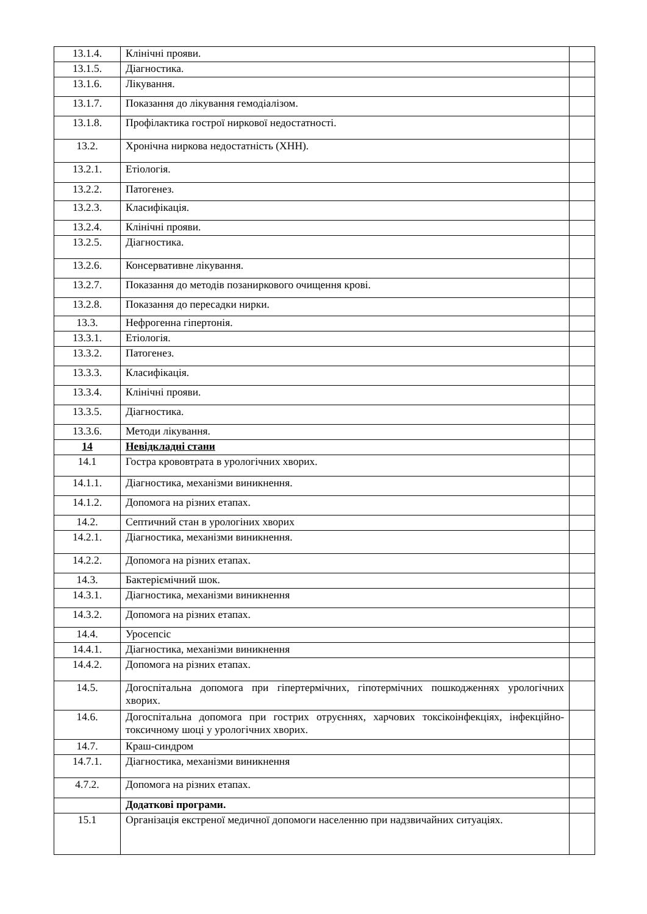| 13.1.4. | Клінічні прояви. | |
| 13.1.5. | Діагностика. | |
| 13.1.6. | Лікування. | |
| 13.1.7. | Показання до лікування гемодіалізом. | |
| 13.1.8. | Профілактика гострої ниркової недостатності. | |
| 13.2. | Хронічна ниркова недостатність (ХНН). | |
| 13.2.1. | Етіологія. | |
| 13.2.2. | Патогенез. | |
| 13.2.3. | Класифікація. | |
| 13.2.4. | Клінічні прояви. | |
| 13.2.5. | Діагностика. | |
| 13.2.6. | Консервативне лікування. | |
| 13.2.7. | Показання до методів позаниркового очищення крові. | |
| 13.2.8. | Показання до пересадки нирки. | |
| 13.3. | Нефрогенна гіпертонія. | |
| 13.3.1. | Етіологія. | |
| 13.3.2. | Патогенез. | |
| 13.3.3. | Класифікація. | |
| 13.3.4. | Клінічні прояви. | |
| 13.3.5. | Діагностика. | |
| 13.3.6. | Методи лікування. | |
| 14 | Невідкладні стани | |
| 14.1 | Гостра крововтрата в урологічних хворих. | |
| 14.1.1. | Діагностика, механізми виникнення. | |
| 14.1.2. | Допомога на різних етапах. | |
| 14.2. | Септичний стан в урологіних хворих | |
| 14.2.1. | Діагностика, механізми виникнення. | |
| 14.2.2. | Допомога на різних етапах. | |
| 14.3. | Бактеріємічний шок. | |
| 14.3.1. | Діагностика, механізми виникнення | |
| 14.3.2. | Допомога на різних етапах. | |
| 14.4. | Уросепсіс | |
| 14.4.1. | Діагностика, механізми виникнення | |
| 14.4.2. | Допомога на різних етапах. | |
| 14.5. | Догоспітальна допомога при гіпертермічних, гіпотермічних пошкодженнях урологічних хворих. | |
| 14.6. | Догоспітальна допомога при гострих отруєннях, харчових токсікоінфекціях, інфекційно-токсичному шоці у урологічних хворих. | |
| 14.7. | Краш-синдром | |
| 14.7.1. | Діагностика, механізми виникнення | |
| 4.7.2. | Допомога на різних етапах. | |
| | Додаткові програми. | |
| 15.1 | Організація екстреної медичної допомоги населенню при надзвичайних ситуаціях. | |